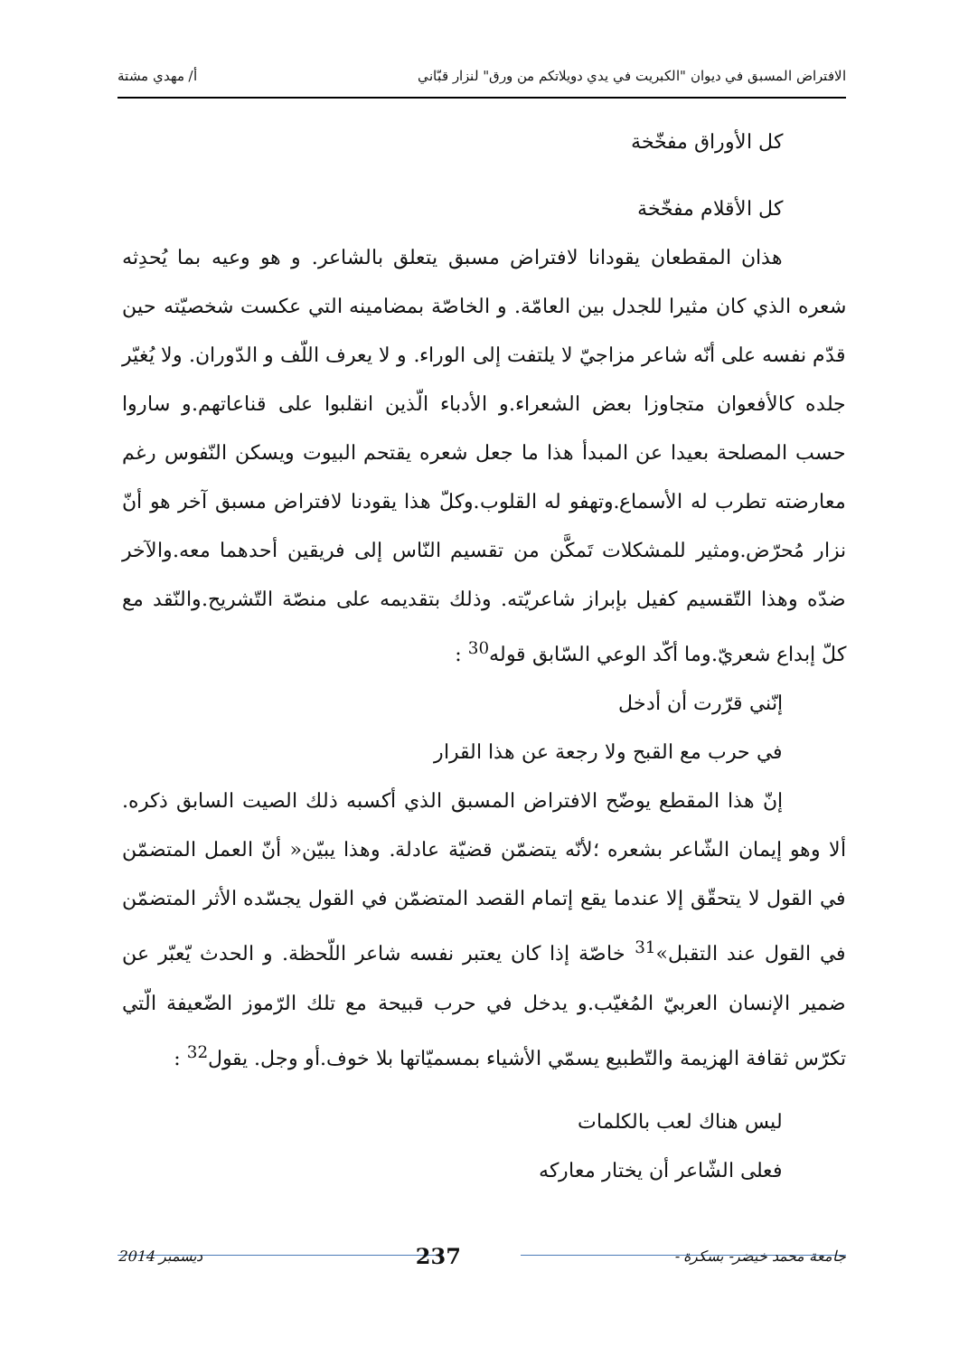الافتراض المسبق في ديوان "الكبريت في يدي دويلاتكم من ورق" لنزار قبّاني أ/ مهدي مشتة
كل الأوراق مفخّخة
كل الأقلام مفخّخة
هذان المقطعان يقودانا لافتراض مسبق يتعلق بالشاعر. و هو وعيه بما يُحدِثه شعره الذي كان مثيرا للجدل بين العامّة. و الخاصّة بمضامينه التي عكست شخصيّته حين قدّم نفسه على أنّه شاعر مزاجيّ لا يلتفت إلى الوراء. و لا يعرف اللّف و الدّوران. ولا يُغيّر جلده كالأفعوان متجاوزا بعض الشعراء.و الأدباء الّذين انقلبوا على قناعاتهم.و ساروا حسب المصلحة بعيدا عن المبدأ هذا ما جعل شعره يقتحم البيوت ويسكن النّفوس رغم معارضته تطرب له الأسماع.وتهفو له القلوب.وكلّ هذا يقودنا لافتراض مسبق آخر هو أنّ نزار مُحرّض.ومثير للمشكلات تَمكَّن من تقسيم النّاس إلى فريقين أحدهما معه.والآخر ضدّه وهذا التّقسيم كفيل بإبراز شاعريّته. وذلك بتقديمه على منصّة التّشريح.والنّقد مع كلّ إبداع شعريّ.وما أكّد الوعي السّابق قوله<sup>30</sup> :
إنّني قرّرت أن أدخل
في حرب مع القبح ولا رجعة عن هذا القرار
إنّ هذا المقطع يوضّح الافتراض المسبق الذي أكسبه ذلك الصيت السابق ذكره. ألا وهو إيمان الشّاعر بشعره ؛لأنّه يتضمّن قضيّة عادلة. وهذا يبيّن« أنّ العمل المتضمّن في القول لا يتحقّق إلا عندما يقع إتمام القصد المتضمّن في القول يجسّده الأثر المتضمّن في القول عند التقبل»<sup>31</sup> خاصّة إذا كان يعتبر نفسه شاعر اللّحظة. و الحدث يّعبّر عن ضمير الإنسان العربيّ المُغيّب.و يدخل في حرب قبيحة مع تلك الرّموز الضّعيفة الّتي تكرّس ثقافة الهزيمة والتّطبيع يسمّي الأشياء بمسميّاتها بلا خوف.أو وجل. يقول<sup>32</sup> :
ليس هناك لعب بالكلمات
فعلى الشّاعر أن يختار معاركه
جامعة محمد خيضر- بسكرة - 237 ديسمبر 2014